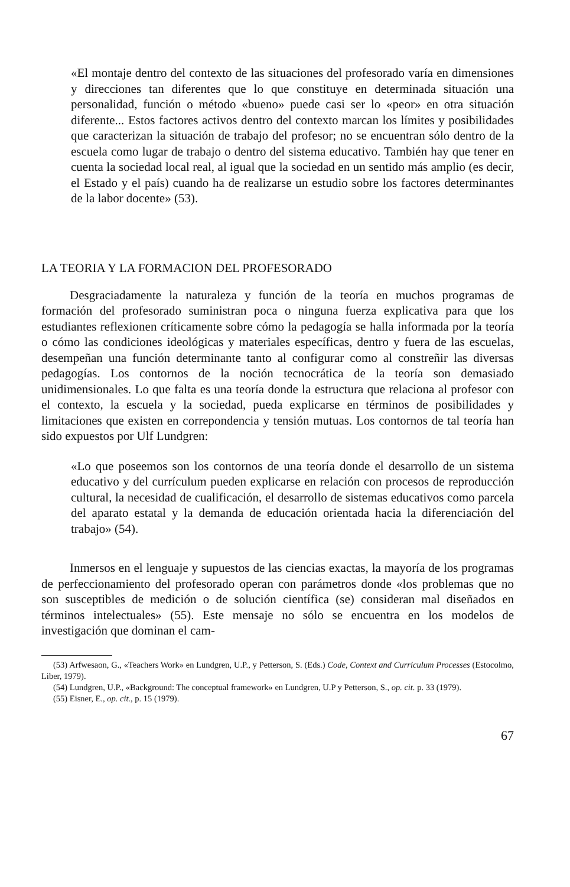«El montaje dentro del contexto de las situaciones del profesorado varía en dimensiones y direcciones tan diferentes que lo que constituye en determinada situación una personalidad, función o método «bueno» puede casi ser lo «peor» en otra situación diferente... Estos factores activos dentro del contexto marcan los límites y posibilidades que caracterizan la situación de trabajo del profesor; no se encuentran sólo dentro de la escuela como lugar de trabajo o dentro del sistema educativo. También hay que tener en cuenta la sociedad local real, al igual que la sociedad en un sentido más amplio (es decir, el Estado y el país) cuando ha de realizarse un estudio sobre los factores determinantes de la labor docente» (53).
LA TEORIA Y LA FORMACION DEL PROFESORADO
Desgraciadamente la naturaleza y función de la teoría en muchos programas de formación del profesorado suministran poca o ninguna fuerza explicativa para que los estudiantes reflexionen críticamente sobre cómo la pedagogía se halla informada por la teoría o cómo las condiciones ideológicas y materiales específicas, dentro y fuera de las escuelas, desempeñan una función determinante tanto al configurar como al constreñir las diversas pedagogías. Los contornos de la noción tecnocrática de la teoría son demasiado unidimensionales. Lo que falta es una teoría donde la estructura que relaciona al profesor con el contexto, la escuela y la sociedad, pueda explicarse en términos de posibilidades y limitaciones que existen en correpondencia y tensión mutuas. Los contornos de tal teoría han sido expuestos por Ulf Lundgren:
«Lo que poseemos son los contornos de una teoría donde el desarrollo de un sistema educativo y del currículum pueden explicarse en relación con procesos de reproducción cultural, la necesidad de cualificación, el desarrollo de sistemas educativos como parcela del aparato estatal y la demanda de educación orientada hacia la diferenciación del trabajo» (54).
Inmersos en el lenguaje y supuestos de las ciencias exactas, la mayoría de los programas de perfeccionamiento del profesorado operan con parámetros donde «los problemas que no son susceptibles de medición o de solución científica (se) consideran mal diseñados en términos intelectuales» (55). Este mensaje no sólo se encuentra en los modelos de investigación que dominan el cam-
(53) Arfwesaon, G., «Teachers Work» en Lundgren, U.P., y Petterson, S. (Eds.) Code, Context and Curriculum Processes (Estocolmo, Liber, 1979).
(54) Lundgren, U.P., «Background: The conceptual framework» en Lundgren, U.P y Petterson, S., op. cit. p. 33 (1979).
(55) Eisner, E., op. cit., p. 15 (1979).
67